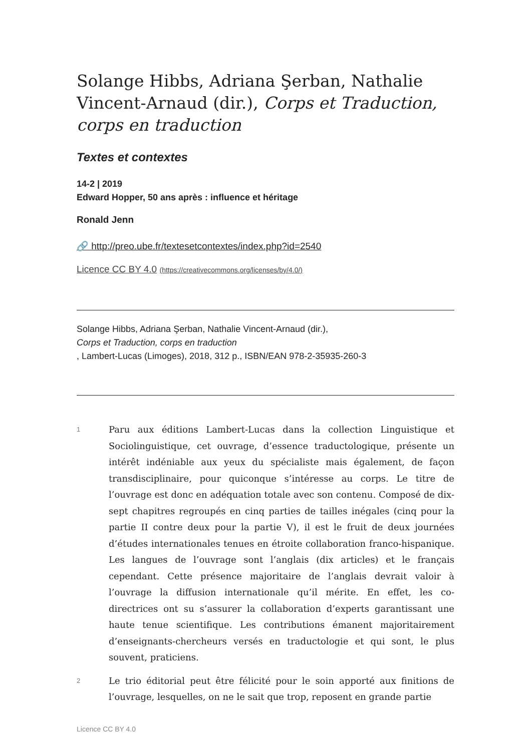Solange Hibbs, Adriana Şerban, Nathalie Vincent-Arnaud (dir.), Corps et Traduction, corps en traduction
Textes et contextes
14-2 | 2019
Edward Hopper, 50 ans après : influence et héritage
Ronald Jenn
🔗 http://preo.ube.fr/textesetcontextes/index.php?id=2540
Licence CC BY 4.0 (https://creativecommons.org/licenses/by/4.0/)
Solange Hibbs, Adriana Şerban, Nathalie Vincent-Arnaud (dir.),
Corps et Traduction, corps en traduction
, Lambert-Lucas (Limoges), 2018, 312 p., ISBN/EAN 978-2-35935-260-3
1
Paru aux éditions Lambert-Lucas dans la collection Linguistique et Sociolinguistique, cet ouvrage, d’essence traductologique, présente un intérêt indéniable aux yeux du spécialiste mais également, de façon transdisciplinaire, pour quiconque s’intéresse au corps. Le titre de l’ouvrage est donc en adéquation totale avec son contenu. Composé de dix-sept chapitres regroupés en cinq parties de tailles inégales (cinq pour la partie II contre deux pour la partie V), il est le fruit de deux journées d’études internationales tenues en étroite collaboration franco-hispanique. Les langues de l’ouvrage sont l’anglais (dix articles) et le français cependant. Cette présence majoritaire de l’anglais devrait valoir à l’ouvrage la diffusion internationale qu’il mérite. En effet, les co-directrices ont su s’assurer la collaboration d’experts garantissant une haute tenue scientifique. Les contributions émanent majoritairement d’enseignants-chercheurs versés en traductologie et qui sont, le plus souvent, praticiens.
2
Le trio éditorial peut être félicité pour le soin apporté aux finitions de l’ouvrage, lesquelles, on ne le sait que trop, reposent en grande partie
Licence CC BY 4.0